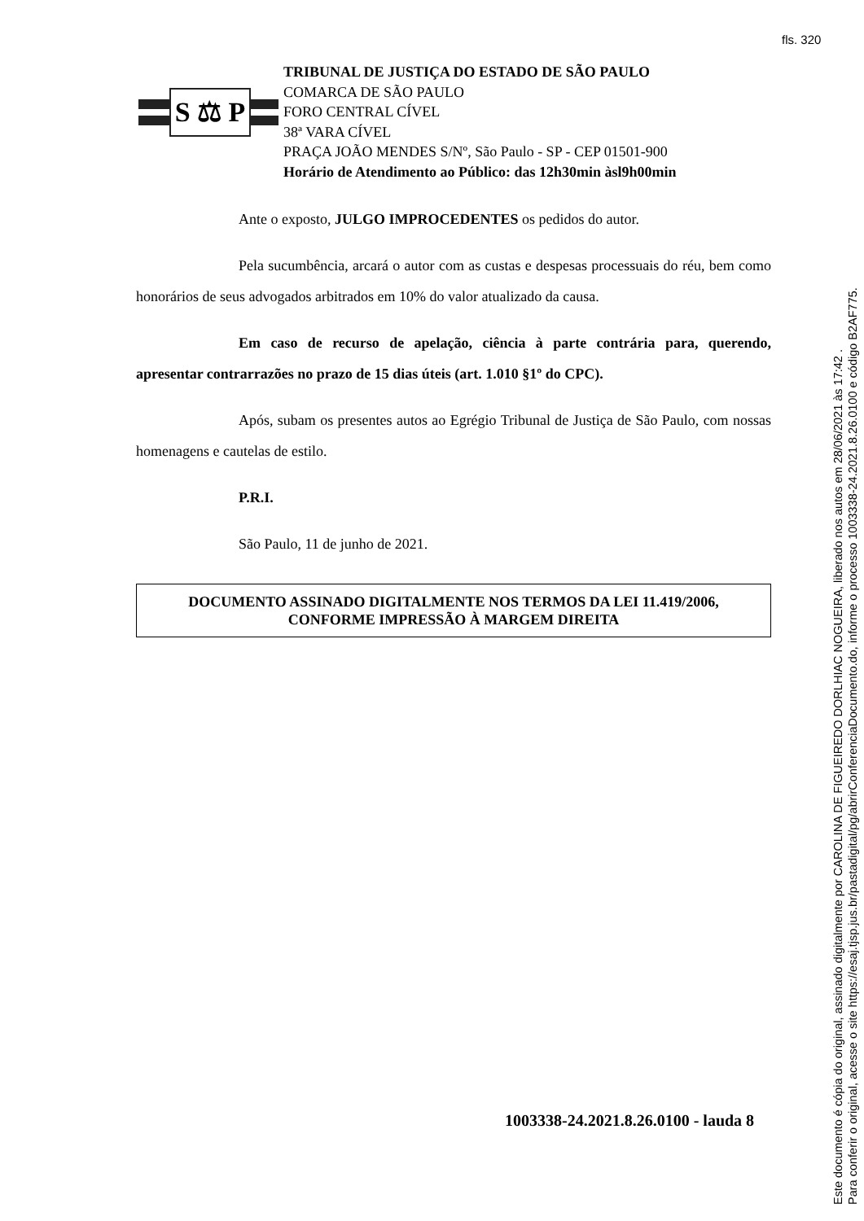fls. 320
S ⚖ P
TRIBUNAL DE JUSTIÇA DO ESTADO DE SÃO PAULO
COMARCA DE SÃO PAULO
FORO CENTRAL CÍVEL
38ª VARA CÍVEL
PRAÇA JOÃO MENDES S/Nº, São Paulo - SP - CEP 01501-900
Horário de Atendimento ao Público: das 12h30min àsl9h00min
Ante o exposto, JULGO IMPROCEDENTES os pedidos do autor.
Pela sucumbência, arcará o autor com as custas e despesas processuais do réu, bem como honorários de seus advogados arbitrados em 10% do valor atualizado da causa.
Em caso de recurso de apelação, ciência à parte contrária para, querendo, apresentar contrarrazões no prazo de 15 dias úteis (art. 1.010 §1º do CPC).
Após, subam os presentes autos ao Egrégio Tribunal de Justiça de São Paulo, com nossas homenagens e cautelas de estilo.
P.R.I.
São Paulo, 11 de junho de 2021.
DOCUMENTO ASSINADO DIGITALMENTE NOS TERMOS DA LEI 11.419/2006,
CONFORME IMPRESSÃO À MARGEM DIREITA
1003338-24.2021.8.26.0100 - lauda 8
Este documento é cópia do original, assinado digitalmente por CAROLINA DE FIGUEIREDO DORLHIAC NOGUEIRA, liberado nos autos em 28/06/2021 às 17:42 .
Para conferir o original, acesse o site https://esaj.tjsp.jus.br/pastadigital/pg/abrirConferenciaDocumento.do, informe o processo 1003338-24.2021.8.26.0100 e código B2AF775.